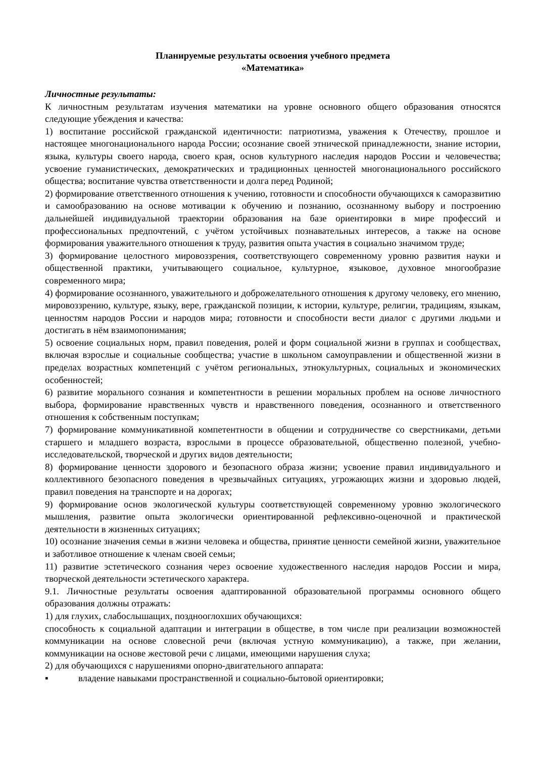Планируемые результаты освоения учебного предмета
«Математика»
Личностные результаты:
К личностным результатам изучения математики на уровне основного общего образования относятся следующие убеждения и качества:
1) воспитание российской гражданской идентичности: патриотизма, уважения к Отечеству, прошлое и настоящее многонационального народа России; осознание своей этнической принадлежности, знание истории, языка, культуры своего народа, своего края, основ культурного наследия народов России и человечества; усвоение гуманистических, демократических и традиционных ценностей многонационального российского общества; воспитание чувства ответственности и долга перед Родиной;
2) формирование ответственного отношения к учению, готовности и способности обучающихся к саморазвитию и самообразованию на основе мотивации к обучению и познанию, осознанному выбору и построению дальнейшей индивидуальной траектории образования на базе ориентировки в мире профессий и профессиональных предпочтений, с учётом устойчивых познавательных интересов, а также на основе формирования уважительного отношения к труду, развития опыта участия в социально значимом труде;
3) формирование целостного мировоззрения, соответствующего современному уровню развития науки и общественной практики, учитывающего социальное, культурное, языковое, духовное многообразие современного мира;
4) формирование осознанного, уважительного и доброжелательного отношения к другому человеку, его мнению, мировоззрению, культуре, языку, вере, гражданской позиции, к истории, культуре, религии, традициям, языкам, ценностям народов России и народов мира; готовности и способности вести диалог с другими людьми и достигать в нём взаимопонимания;
5) освоение социальных норм, правил поведения, ролей и форм социальной жизни в группах и сообществах, включая взрослые и социальные сообщества; участие в школьном самоуправлении и общественной жизни в пределах возрастных компетенций с учётом региональных, этнокультурных, социальных и экономических особенностей;
6) развитие морального сознания и компетентности в решении моральных проблем на основе личностного выбора, формирование нравственных чувств и нравственного поведения, осознанного и ответственного отношения к собственным поступкам;
7) формирование коммуникативной компетентности в общении и сотрудничестве со сверстниками, детьми старшего и младшего возраста, взрослыми в процессе образовательной, общественно полезной, учебно-исследовательской, творческой и других видов деятельности;
8) формирование ценности здорового и безопасного образа жизни; усвоение правил индивидуального и коллективного безопасного поведения в чрезвычайных ситуациях, угрожающих жизни и здоровью людей, правил поведения на транспорте и на дорогах;
9) формирование основ экологической культуры соответствующей современному уровню экологического мышления, развитие опыта экологически ориентированной рефлексивно-оценочной и практической деятельности в жизненных ситуациях;
10) осознание значения семьи в жизни человека и общества, принятие ценности семейной жизни, уважительное и заботливое отношение к членам своей семьи;
11) развитие эстетического сознания через освоение художественного наследия народов России и мира, творческой деятельности эстетического характера.
9.1. Личностные результаты освоения адаптированной образовательной программы основного общего образования должны отражать:
1) для глухих, слабослышащих, позднооглохших обучающихся:
способность к социальной адаптации и интеграции в обществе, в том числе при реализации возможностей коммуникации на основе словесной речи (включая устную коммуникацию), а также, при желании, коммуникации на основе жестовой речи с лицами, имеющими нарушения слуха;
2) для обучающихся с нарушениями опорно-двигательного аппарата:
▪ владение навыками пространственной и социально-бытовой ориентировки;